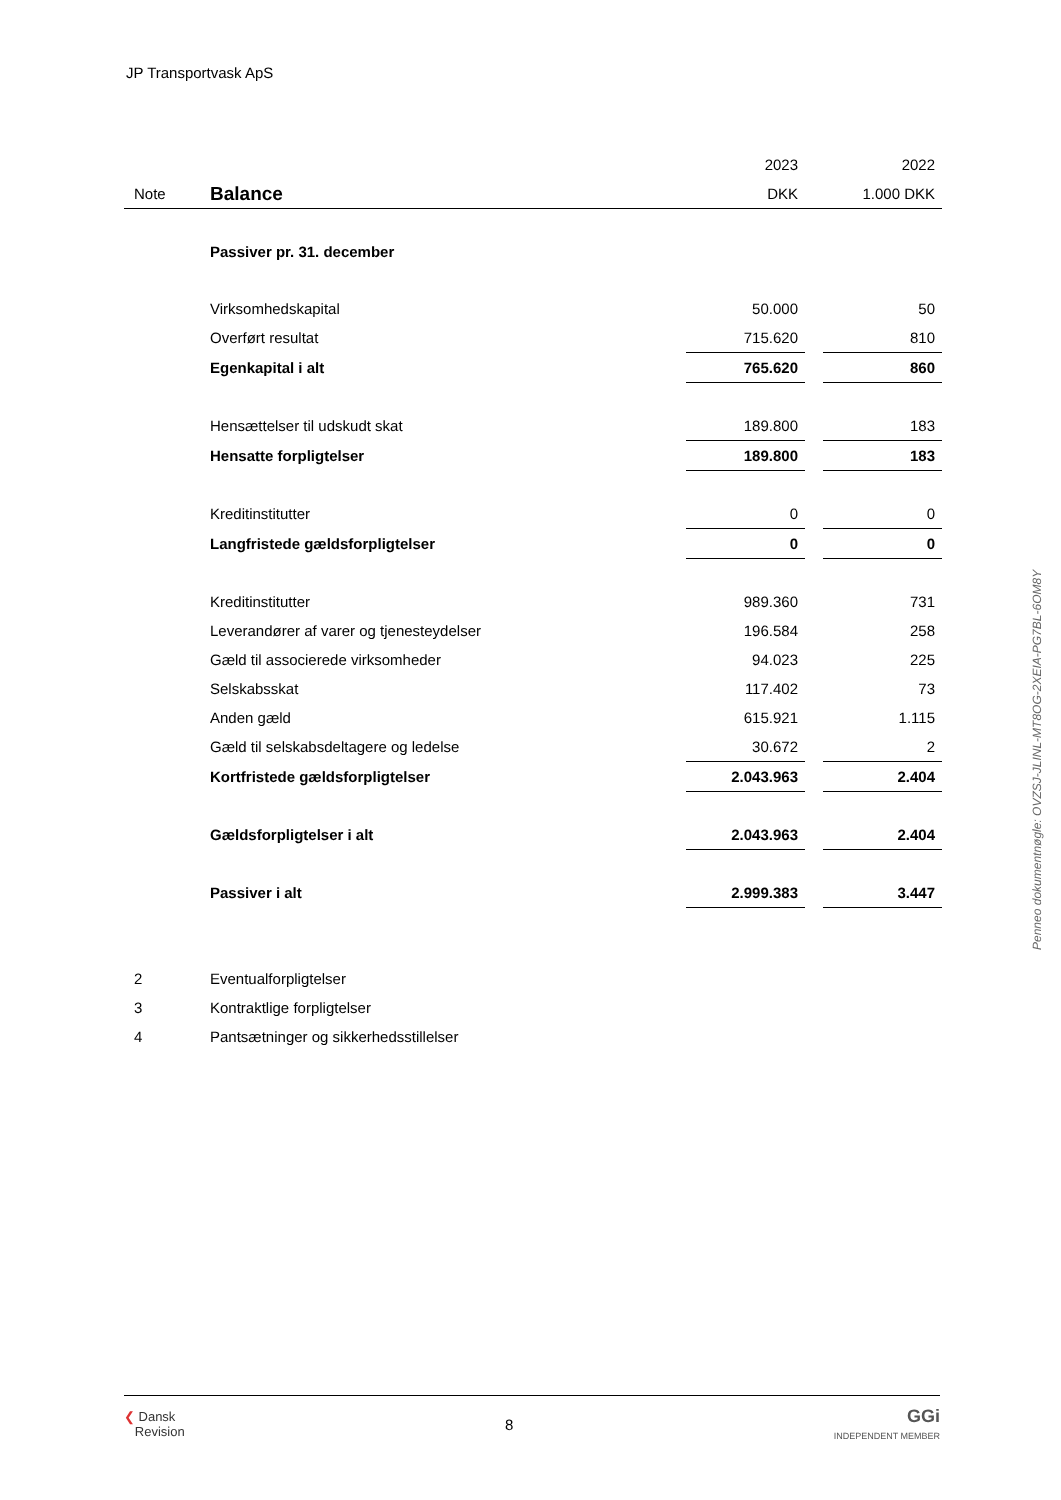JP Transportvask ApS
| | | 2023 | | 2022 |
| Note | Balance | DKK | | 1.000 DKK |
| | Passiver pr. 31. december | | | |
| | Virksomhedskapital | 50.000 | | 50 |
| | Overført resultat | 715.620 | | 810 |
| | Egenkapital i alt | 765.620 | | 860 |
| | Hensættelser til udskudt skat | 189.800 | | 183 |
| | Hensatte forpligtelser | 189.800 | | 183 |
| | Kreditinstitutter | 0 | | 0 |
| | Langfristede gældsforpligtelser | 0 | | 0 |
| | Kreditinstitutter | 989.360 | | 731 |
| | Leverandører af varer og tjenesteydelser | 196.584 | | 258 |
| | Gæld til associerede virksomheder | 94.023 | | 225 |
| | Selskabsskat | 117.402 | | 73 |
| | Anden gæld | 615.921 | | 1.115 |
| | Gæld til selskabsdeltagere og ledelse | 30.672 | | 2 |
| | Kortfristede gældsforpligtelser | 2.043.963 | | 2.404 |
| | Gældsforpligtelser i alt | 2.043.963 | | 2.404 |
| | Passiver i alt | 2.999.383 | | 3.447 |
| 2 | Eventualforpligtelser | | | |
| 3 | Kontraktlige forpligtelser | | | |
| 4 | Pantsætninger og sikkerhedsstillelser | | | |
Penneo dokumentnøgle: OVZSJ-JLINL-MT8OG-2XEIA-PG7BL-6OM8Y
❮ Dansk
Revision
8
GGi
INDEPENDENT MEMBER